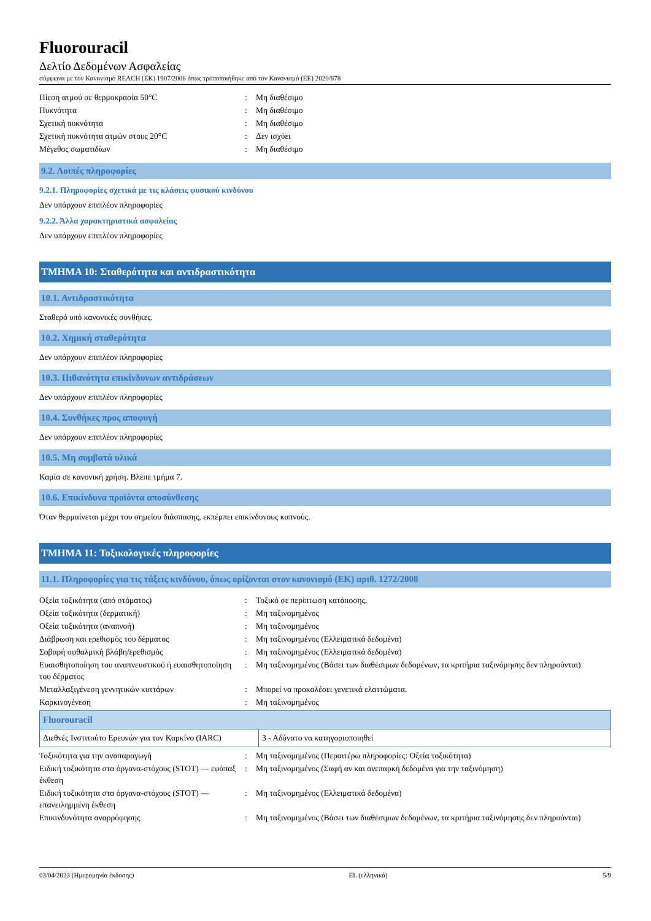Fluorouracil
Δελτίο Δεδομένων Ασφαλείας
σύμφωνα με τον Κανονισμό REACH (ΕΚ) 1907/2006 όπως τροποποιήθηκε από τον Κανονισμό (ΕΕ) 2020/878
| Πίεση ατμού σε θερμοκρασία 50°C | : | Μη διαθέσιμο |
| Πυκνότητα | : | Μη διαθέσιμο |
| Σχετική πυκνότητα | : | Μη διαθέσιμο |
| Σχετική πυκνότητα ατμών στους 20°C | : | Δεν ισχύει |
| Μέγεθος σωματιδίων | : | Μη διαθέσιμο |
9.2. Λοιπές πληροφορίες
9.2.1. Πληροφορίες σχετικά με τις κλάσεις φυσικού κινδύνου
Δεν υπάρχουν επιπλέον πληροφορίες
9.2.2. Άλλα χαρακτηριστικά ασφαλείας
Δεν υπάρχουν επιπλέον πληροφορίες
ΤΜΗΜΑ 10: Σταθερότητα και αντιδραστικότητα
10.1. Αντιδραστικότητα
Σταθερό υπό κανονικές συνθήκες.
10.2. Χημική σταθερότητα
Δεν υπάρχουν επιπλέον πληροφορίες
10.3. Πιθανότητα επικίνδυνων αντιδράσεων
Δεν υπάρχουν επιπλέον πληροφορίες
10.4. Συνθήκες προς αποφυγή
Δεν υπάρχουν επιπλέον πληροφορίες
10.5. Μη συμβατά υλικά
Καμία σε κανονική χρήση. Βλέπε τμήμα 7.
10.6. Επικίνδυνα προϊόντα αποσύνθεσης
Όταν θερμαίνεται μέχρι του σημείου διάσπασης, εκπέμπει επικίνδυνους καπνούς.
ΤΜΗΜΑ 11: Τοξικολογικές πληροφορίες
11.1. Πληροφορίες για τις τάξεις κινδύνου, όπως ορίζονται στον κανονισμό (ΕΚ) αριθ. 1272/2008
| Οξεία τοξικότητα (από στόματος) | : | Τοξικό σε περίπτωση κατάποσης. |
| Οξεία τοξικότητα (δερματική) | : | Μη ταξινομημένος |
| Οξεία τοξικότητα (αναπνοή) | : | Μη ταξινομημένος |
| Διάβρωση και ερεθισμός του δέρματος | : | Μη ταξινομημένος (Ελλειματικά δεδομένα) |
| Σοβαρή οφθαλμική βλάβη/ερεθισμός | : | Μη ταξινομημένος (Ελλειματικά δεδομένα) |
| Ευαισθητοποίηση του αναπνευστικού ή ευαισθητοποίηση του δέρματος | : | Μη ταξινομημένος (Βάσει των διαθέσιμων δεδομένων, τα κριτήρια ταξινόμησης δεν πληρούνται) |
| Μεταλλαξιγένεση γεννητικών κυττάρων | : | Μπορεί να προκαλέσει γενετικά ελαττώματα. |
| Καρκινογένεση | : | Μη ταξινομημένος |
| Fluorouracil | |
| --- | --- |
| Διεθνές Ινστιτούτο Ερευνών για τον Καρκίνο (IARC) | 3 - Αδύνατο να κατηγοριοποιηθεί |
| Τοξικότητα για την αναπαραγωγή | : | Μη ταξινομημένος (Περαιτέρω πληροφορίες: Οξεία τοξικότητα) |
| Ειδική τοξικότητα στα όργανα-στόχους (STOT) — εφάπαξ έκθεση | : | Μη ταξινομημένος (Σαφή αν και ανεπαρκή δεδομένα για την ταξινόμηση) |
| Ειδική τοξικότητα στα όργανα-στόχους (STOT) — επανειλημμένη έκθεση | : | Μη ταξινομημένος (Ελλειματικά δεδομένα) |
| Επικινδυνότητα αναρρόφησης | : | Μη ταξινομημένος (Βάσει των διαθέσιμων δεδομένων, τα κριτήρια ταξινόμησης δεν πληρούνται) |
03/04/2023 (Ημερομηνία έκδοσης) EL (ελληνικά) 5/9